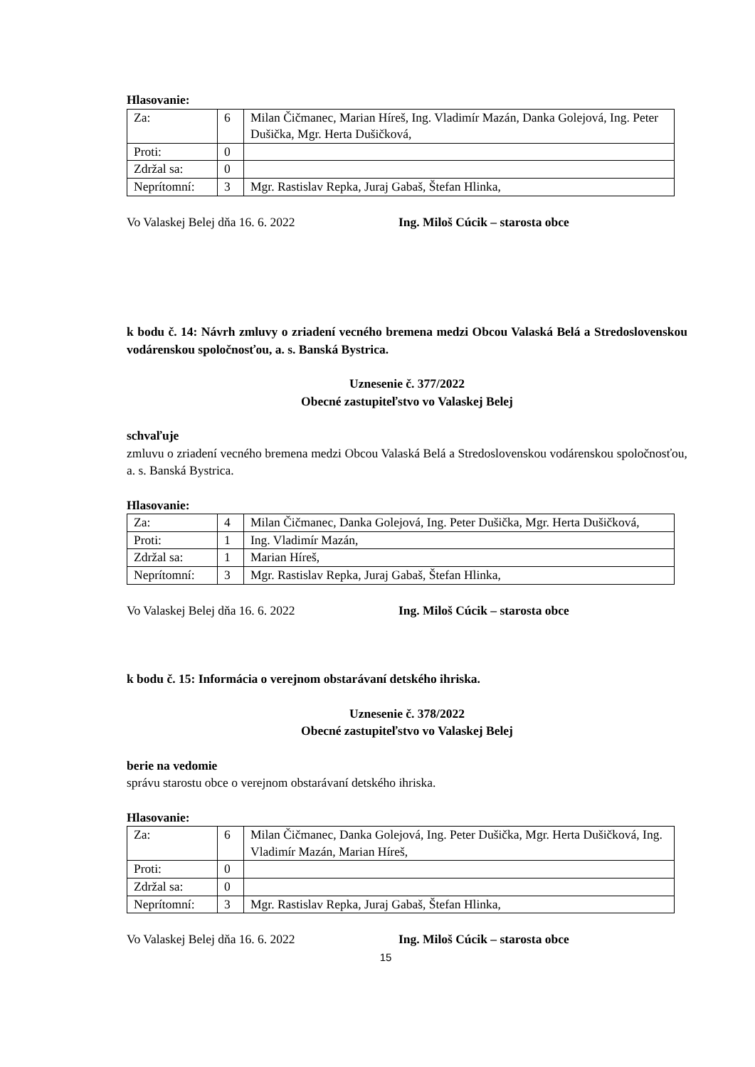Hlasovanie:
| Za: | 6 | Milan Čičmanec, Marian Híreš, Ing. Vladimír Mazán, Danka Golejová, Ing. Peter Dušička, Mgr. Herta Dušičková, |
| Proti: | 0 | |
| Zdržal sa: | 0 | |
| Neprítomní: | 3 | Mgr. Rastislav Repka, Juraj Gabaš, Štefan Hlinka, |
Vo Valaskej Belej dňa 16. 6. 2022 Ing. Miloš Cúcik – starosta obce
k bodu č. 14: Návrh zmluvy o zriadení vecného bremena medzi Obcou Valaská Belá a Stredoslovenskou vodárenskou spoločnosťou, a. s. Banská Bystrica.
Uznesenie č. 377/2022
Obecné zastupiteľstvo vo Valaskej Belej
schvaľuje
zmluvu o zriadení vecného bremena medzi Obcou Valaská Belá a Stredoslovenskou vodárenskou spoločnosťou, a. s. Banská Bystrica.
Hlasovanie:
| Za: | 4 | Milan Čičmanec, Danka Golejová, Ing. Peter Dušička, Mgr. Herta Dušičková, |
| Proti: | 1 | Ing. Vladimír Mazán, |
| Zdržal sa: | 1 | Marian Híreš, |
| Neprítomní: | 3 | Mgr. Rastislav Repka, Juraj Gabaš, Štefan Hlinka, |
Vo Valaskej Belej dňa 16. 6. 2022 Ing. Miloš Cúcik – starosta obce
k bodu č. 15: Informácia o verejnom obstarávaní detského ihriska.
Uznesenie č. 378/2022
Obecné zastupiteľstvo vo Valaskej Belej
berie na vedomie
správu starostu obce o verejnom obstarávaní detského ihriska.
Hlasovanie:
| Za: | 6 | Milan Čičmanec, Danka Golejová, Ing. Peter Dušička, Mgr. Herta Dušičková, Ing. Vladimír Mazán, Marian Híreš, |
| Proti: | 0 | |
| Zdržal sa: | 0 | |
| Neprítomní: | 3 | Mgr. Rastislav Repka, Juraj Gabaš, Štefan Hlinka, |
Vo Valaskej Belej dňa 16. 6. 2022 Ing. Miloš Cúcik – starosta obce
15